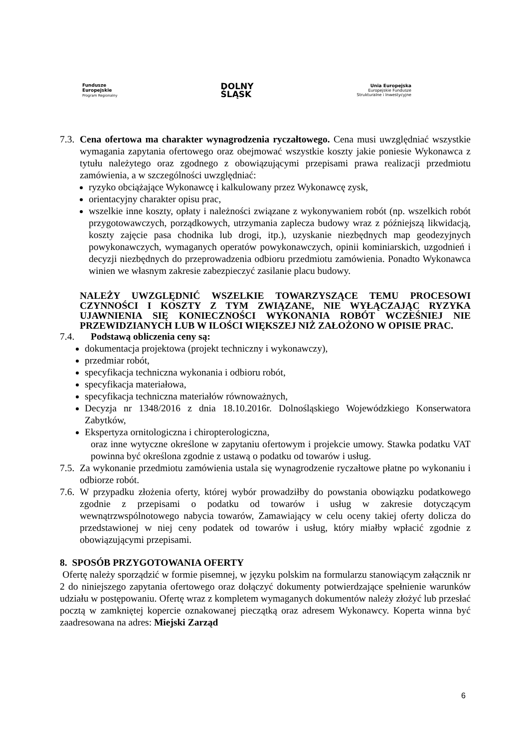Fundusze
Europejskie
Program Regionalny
DOLNY
ŚLĄSK
Unia Europejska
Europejskie Fundusze
Strukturalne i Inwestycyjne
7.3.
Cena ofertowa ma charakter wynagrodzenia ryczałtowego. Cena musi uwzględniać wszystkie wymagania zapytania ofertowego oraz obejmować wszystkie koszty jakie poniesie Wykonawca z tytułu należytego oraz zgodnego z obowiązującymi przepisami prawa realizacji przedmiotu zamówienia, a w szczególności uwzględniać:
ryzyko obciążające Wykonawcę i kalkulowany przez Wykonawcę zysk,
orientacyjny charakter opisu prac,
wszelkie inne koszty, opłaty i należności związane z wykonywaniem robót (np. wszelkich robót przygotowawczych, porządkowych, utrzymania zaplecza budowy wraz z późniejszą likwidacją, koszty zajęcie pasa chodnika lub drogi, itp.), uzyskanie niezbędnych map geodezyjnych powykonawczych, wymaganych operatów powykonawczych, opinii kominiarskich, uzgodnień i decyzji niezbędnych do przeprowadzenia odbioru przedmiotu zamówienia. Ponadto Wykonawca winien we własnym zakresie zabezpieczyć zasilanie placu budowy.
NALEŻY UWZGLĘDNIĆ WSZELKIE TOWARZYSZĄCE TEMU PROCESOWI CZYNNOŚCI I KOSZTY Z TYM ZWIĄZANE, NIE WYŁĄCZAJĄC RYZYKA UJAWNIENIA SIĘ KONIECZNOŚCI WYKONANIA ROBÓT WCZEŚNIEJ NIE PRZEWIDZIANYCH LUB W ILOŚCI WIĘKSZEJ NIŻ ZAŁOŻONO W OPISIE PRAC.
7.4. Podstawą obliczenia ceny są:
dokumentacja projektowa (projekt techniczny i wykonawczy),
przedmiar robót,
specyfikacja techniczna wykonania i odbioru robót,
specyfikacja materiałowa,
specyfikacja techniczna materiałów równoważnych,
Decyzja nr 1348/2016 z dnia 18.10.2016r. Dolnośląskiego Wojewódzkiego Konserwatora Zabytków,
Ekspertyza ornitologiczna i chiropterologiczna,
oraz inne wytyczne określone w zapytaniu ofertowym i projekcie umowy. Stawka podatku VAT powinna być określona zgodnie z ustawą o podatku od towarów i usług.
7.5.
Za wykonanie przedmiotu zamówienia ustala się wynagrodzenie ryczałtowe płatne po wykonaniu i odbiorze robót.
7.6.
W przypadku złożenia oferty, której wybór prowadziłby do powstania obowiązku podatkowego zgodnie z przepisami o podatku od towarów i usług w zakresie dotyczącym wewnątrzwspólnotowego nabycia towarów, Zamawiający w celu oceny takiej oferty dolicza do przedstawionej w niej ceny podatek od towarów i usług, który miałby wpłacić zgodnie z obowiązującymi przepisami.
8. SPOSÓB PRZYGOTOWANIA OFERTY
Ofertę należy sporządzić w formie pisemnej, w języku polskim na formularzu stanowiącym załącznik nr 2 do niniejszego zapytania ofertowego oraz dołączyć dokumenty potwierdzające spełnienie warunków udziału w postępowaniu. Ofertę wraz z kompletem wymaganych dokumentów należy złożyć lub przesłać pocztą w zamkniętej kopercie oznakowanej pieczątką oraz adresem Wykonawcy. Koperta winna być zaadresowana na adres: Miejski Zarząd
6